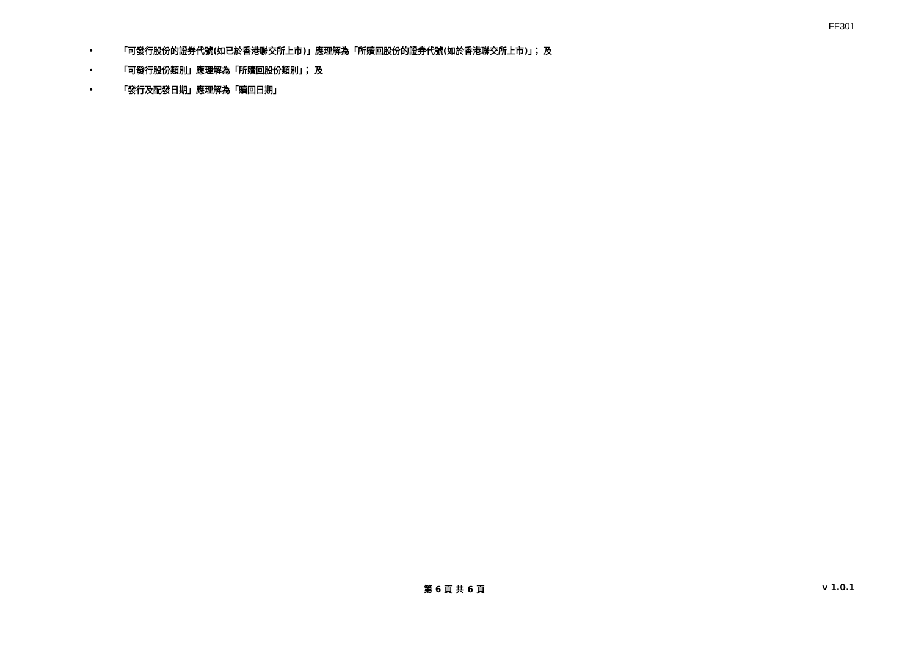FF301
• 「可發行股份的證券代號(如已於香港聯交所上市)」應理解為「所贖回股份的證券代號(如於香港聯交所上市)」； 及
• 「可發行股份類別」應理解為「所贖回股份類別」； 及
• 「發行及配發日期」應理解為「贖回日期」
第 6 頁 共 6 頁 v 1.0.1